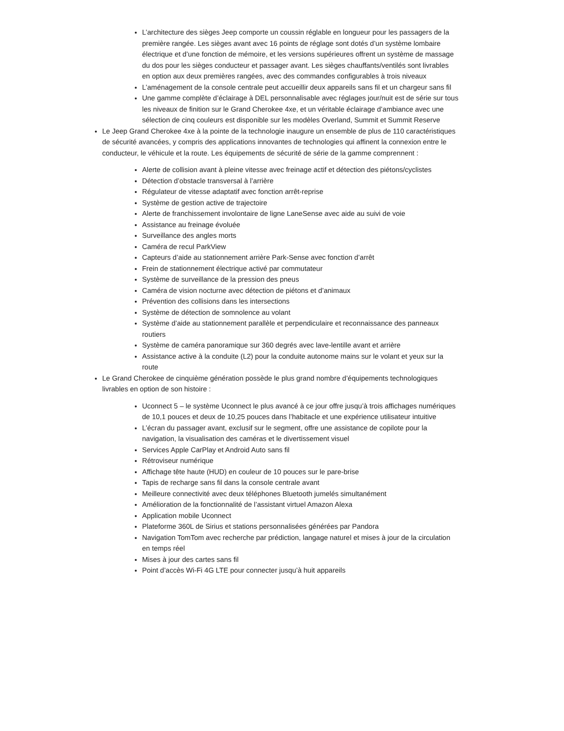L’architecture des sièges Jeep comporte un coussin réglable en longueur pour les passagers de la première rangée. Les sièges avant avec 16 points de réglage sont dotés d’un système lombaire électrique et d’une fonction de mémoire, et les versions supérieures offrent un système de massage du dos pour les sièges conducteur et passager avant. Les sièges chauffants/ventilés sont livrables en option aux deux premières rangées, avec des commandes configurables à trois niveaux
L’aménagement de la console centrale peut accueillir deux appareils sans fil et un chargeur sans fil
Une gamme complète d’éclairage à DEL personnalisable avec réglages jour/nuit est de série sur tous les niveaux de finition sur le Grand Cherokee 4xe, et un véritable éclairage d’ambiance avec une sélection de cinq couleurs est disponible sur les modèles Overland, Summit et Summit Reserve
Le Jeep Grand Cherokee 4xe à la pointe de la technologie inaugure un ensemble de plus de 110 caractéristiques de sécurité avancées, y compris des applications innovantes de technologies qui affinent la connexion entre le conducteur, le véhicule et la route. Les équipements de sécurité de série de la gamme comprennent :
Alerte de collision avant à pleine vitesse avec freinage actif et détection des piétons/cyclistes
Détection d’obstacle transversal à l’arrière
Régulateur de vitesse adaptatif avec fonction arrêt-reprise
Système de gestion active de trajectoire
Alerte de franchissement involontaire de ligne LaneSense avec aide au suivi de voie
Assistance au freinage évoluée
Surveillance des angles morts
Caméra de recul ParkView
Capteurs d’aide au stationnement arrière Park-Sense avec fonction d’arrêt
Frein de stationnement électrique activé par commutateur
Système de surveillance de la pression des pneus
Caméra de vision nocturne avec détection de piétons et d’animaux
Prévention des collisions dans les intersections
Système de détection de somnolence au volant
Système d’aide au stationnement parallèle et perpendiculaire et reconnaissance des panneaux routiers
Système de caméra panoramique sur 360 degrés avec lave-lentille avant et arrière
Assistance active à la conduite (L2) pour la conduite autonome mains sur le volant et yeux sur la route
Le Grand Cherokee de cinquième génération possède le plus grand nombre d’équipements technologiques livrables en option de son histoire :
Uconnect 5 – le système Uconnect le plus avancé à ce jour offre jusqu’à trois affichages numériques de 10,1 pouces et deux de 10,25 pouces dans l’habitacle et une expérience utilisateur intuitive
L’écran du passager avant, exclusif sur le segment, offre une assistance de copilote pour la navigation, la visualisation des caméras et le divertissement visuel
Services Apple CarPlay et Android Auto sans fil
Rétroviseur numérique
Affichage tête haute (HUD) en couleur de 10 pouces sur le pare-brise
Tapis de recharge sans fil dans la console centrale avant
Meilleure connectivité avec deux téléphones Bluetooth jumelés simultanément
Amélioration de la fonctionnalité de l’assistant virtuel Amazon Alexa
Application mobile Uconnect
Plateforme 360L de Sirius et stations personnalisées générées par Pandora
Navigation TomTom avec recherche par prédiction, langage naturel et mises à jour de la circulation en temps réel
Mises à jour des cartes sans fil
Point d’accès Wi-Fi 4G LTE pour connecter jusqu’à huit appareils